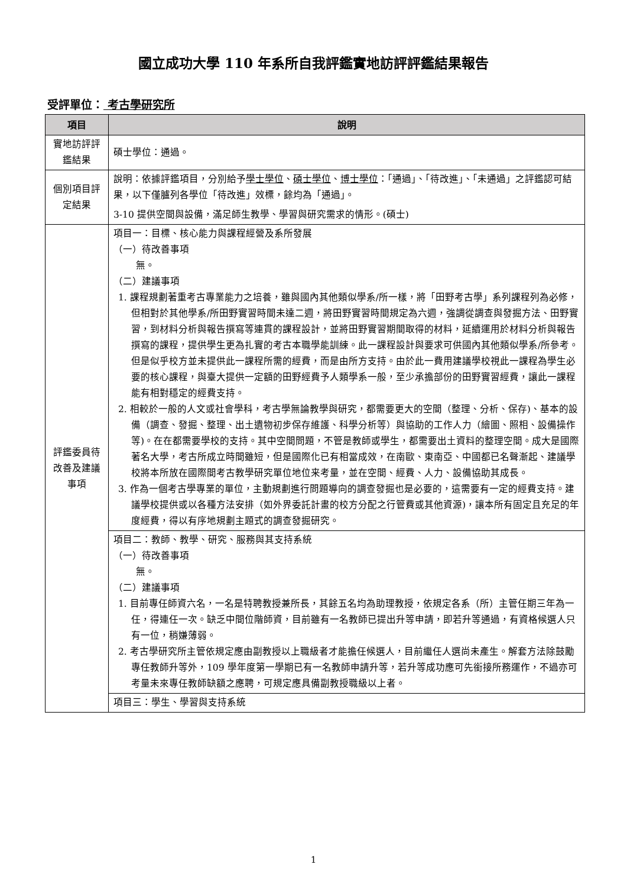國立成功大學 110 年系所自我評鑑實地訪評評鑑結果報告
受評單位： 考古學研究所
| 項目 | 說明 |
| --- | --- |
| 實地訪評評鑑結果 | 碩士學位：通過。 |
| 個別項目評定結果 | 說明：依據評鑑項目，分別給予 學士學位 、 碩士學位 、 博士學位 ：「通過」、「待改進」、「未通過」之評鑑認可結果，以下僅臚列各學位「待改進」效標，餘均為「通過」。 3-10 提供空間與設備，滿足師生教學、學習與研究需求的情形。(碩士) |
| 評鑑委員待改善及建議事項 | 項目一：目標、核心能力與課程經營及系所發展 （一）待改善事項 無。 （二）建議事項 1. 課程規劃著重考古專業能力之培養，雖與國內其他類似學系/所一樣，將「田野考古學」系列課程列為必修，但相對於其他學系/所田野實習時間未達二週，將田野實習時間規定為六週，強調從調查與發掘方法、田野實習，到材料分析與報告撰寫等連貫的課程設計，並將田野實習期間取得的材料，延續運用於材料分析與報告撰寫的課程，提供學生更為扎實的考古本職學能訓練。此一課程設計與要求可供國內其他類似學系/所參考。但是似乎校方並未提供此一課程所需的經費，而是由所方支持。由於此一費用建議學校視此一課程為學生必要的核心課程，與臺大提供一定額的田野經費予人類學系一般，至少承擔部份的田野實習經費，讓此一課程能有相對穩定的經費支持。 2. 相較於一般的人文或社會學科，考古學無論教學與研究，都需要更大的空間（整理、分析、保存)、基本的設備（調查、發掘、整理、出土遺物初步保存維護、科學分析等）與協助的工作人力（繪圖、照相、設備操作等)。在在都需要學校的支持。其中空間問題，不管是教師或學生，都需要出土資料的整理空間。成大是國際著名大學，考古所成立時間雖短，但是國際化已有相當成效，在南歐、東南亞、中國都已名聲漸起、建議學校將本所放在國際間考古教學研究單位地位来考量，並在空間、經費、人力、設備協助其成長。 3. 作為一個考古學專業的單位，主動規劃進行問題導向的調查發掘也是必要的，這需要有一定的經費支持。建議學校提供或以各種方法安排（如外界委託計畫的校方分配之行管費或其他資源)，讓本所有固定且充足的年度經費，得以有序地規劃主題式的調查發掘研究。 |
| | 項目二：教師、教學、研究、服務與其支持系統 （一）待改善事項 無。 （二）建議事項 1. 目前專任師資六名，一名是特聘教授兼所長，其餘五名均為助理教授，依規定各系（所）主管任期三年為一任，得連任一次。缺乏中間位階師資，目前雖有一名教師已提出升等申請，即若升等通過，有資格候選人只有一位，稍嫌薄弱。 2. 考古學研究所主管依規定應由副教授以上職級者才能擔任候選人，目前繼任人選尚未產生。解套方法除鼓勵專任教師升等外，109 學年度第一學期已有一名教師申請升等，若升等成功應可先銜接所務運作，不過亦可考量未來專任教師缺額之應聘，可規定應具備副教授職級以上者。 |
| | 項目三：學生、學習與支持系統 |
1